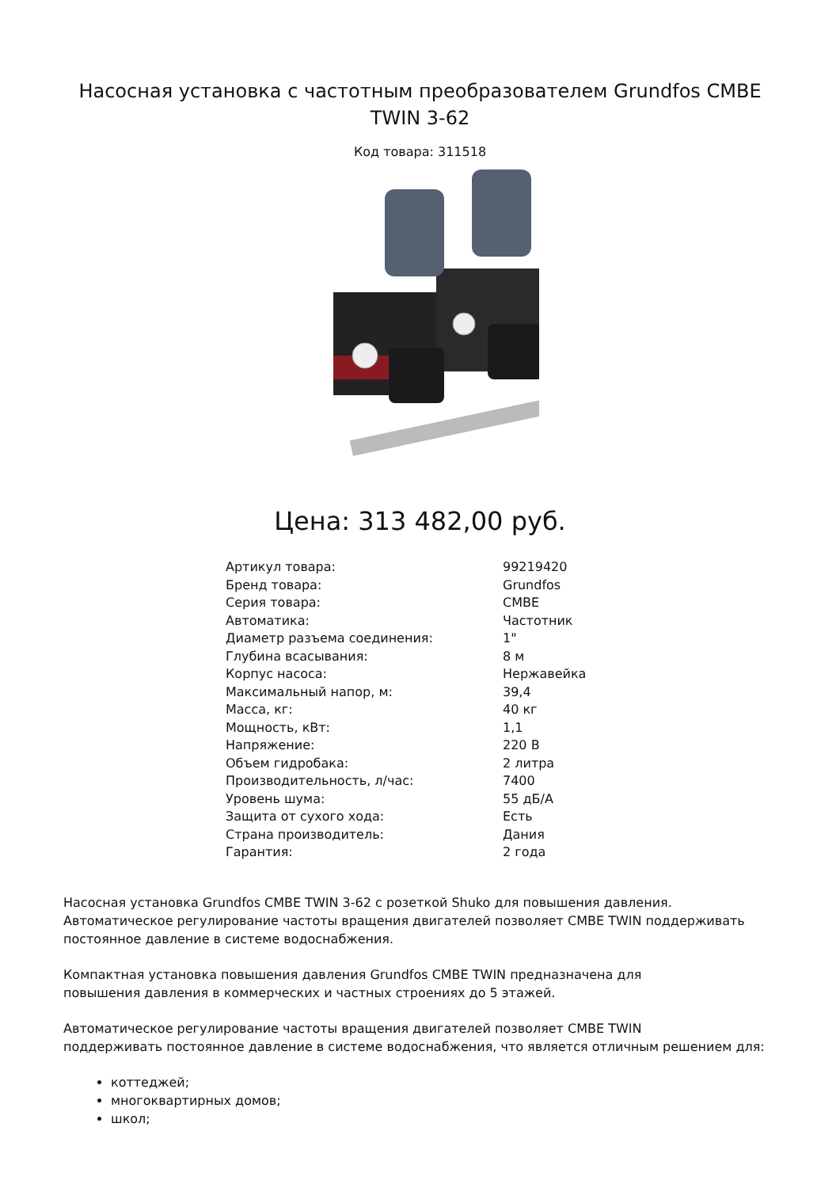Насосная установка с частотным преобразователем Grundfos CMBE TWIN 3-62
Код товара: 311518
Цена: 313 482,00 руб.
| Артикул товара: | 99219420 |
| Бренд товара: | Grundfos |
| Серия товара: | CMBE |
| Автоматика: | Частотник |
| Диаметр разъема соединения: | 1" |
| Глубина всасывания: | 8 м |
| Корпус насоса: | Нержавейка |
| Максимальный напор, м: | 39,4 |
| Масса, кг: | 40 кг |
| Мощность, кВт: | 1,1 |
| Напряжение: | 220 В |
| Объем гидробака: | 2 литра |
| Производительность, л/час: | 7400 |
| Уровень шума: | 55 дБ/А |
| Защита от сухого хода: | Есть |
| Страна производитель: | Дания |
| Гарантия: | 2 года |
Насосная установка Grundfos CMBE TWIN 3-62 с розеткой Shuko для повышения давления. Автоматическое регулирование частоты вращения двигателей позволяет CMBE TWIN поддерживать постоянное давление в системе водоснабжения.
Компактная установка повышения давления Grundfos CMBE TWIN предназначена для
повышения давления в коммерческих и частных строениях до 5 этажей.
Автоматическое регулирование частоты вращения двигателей позволяет CMBE TWIN
поддерживать постоянное давление в системе водоснабжения, что является отличным решением для:
коттеджей;
многоквартирных домов;
школ;